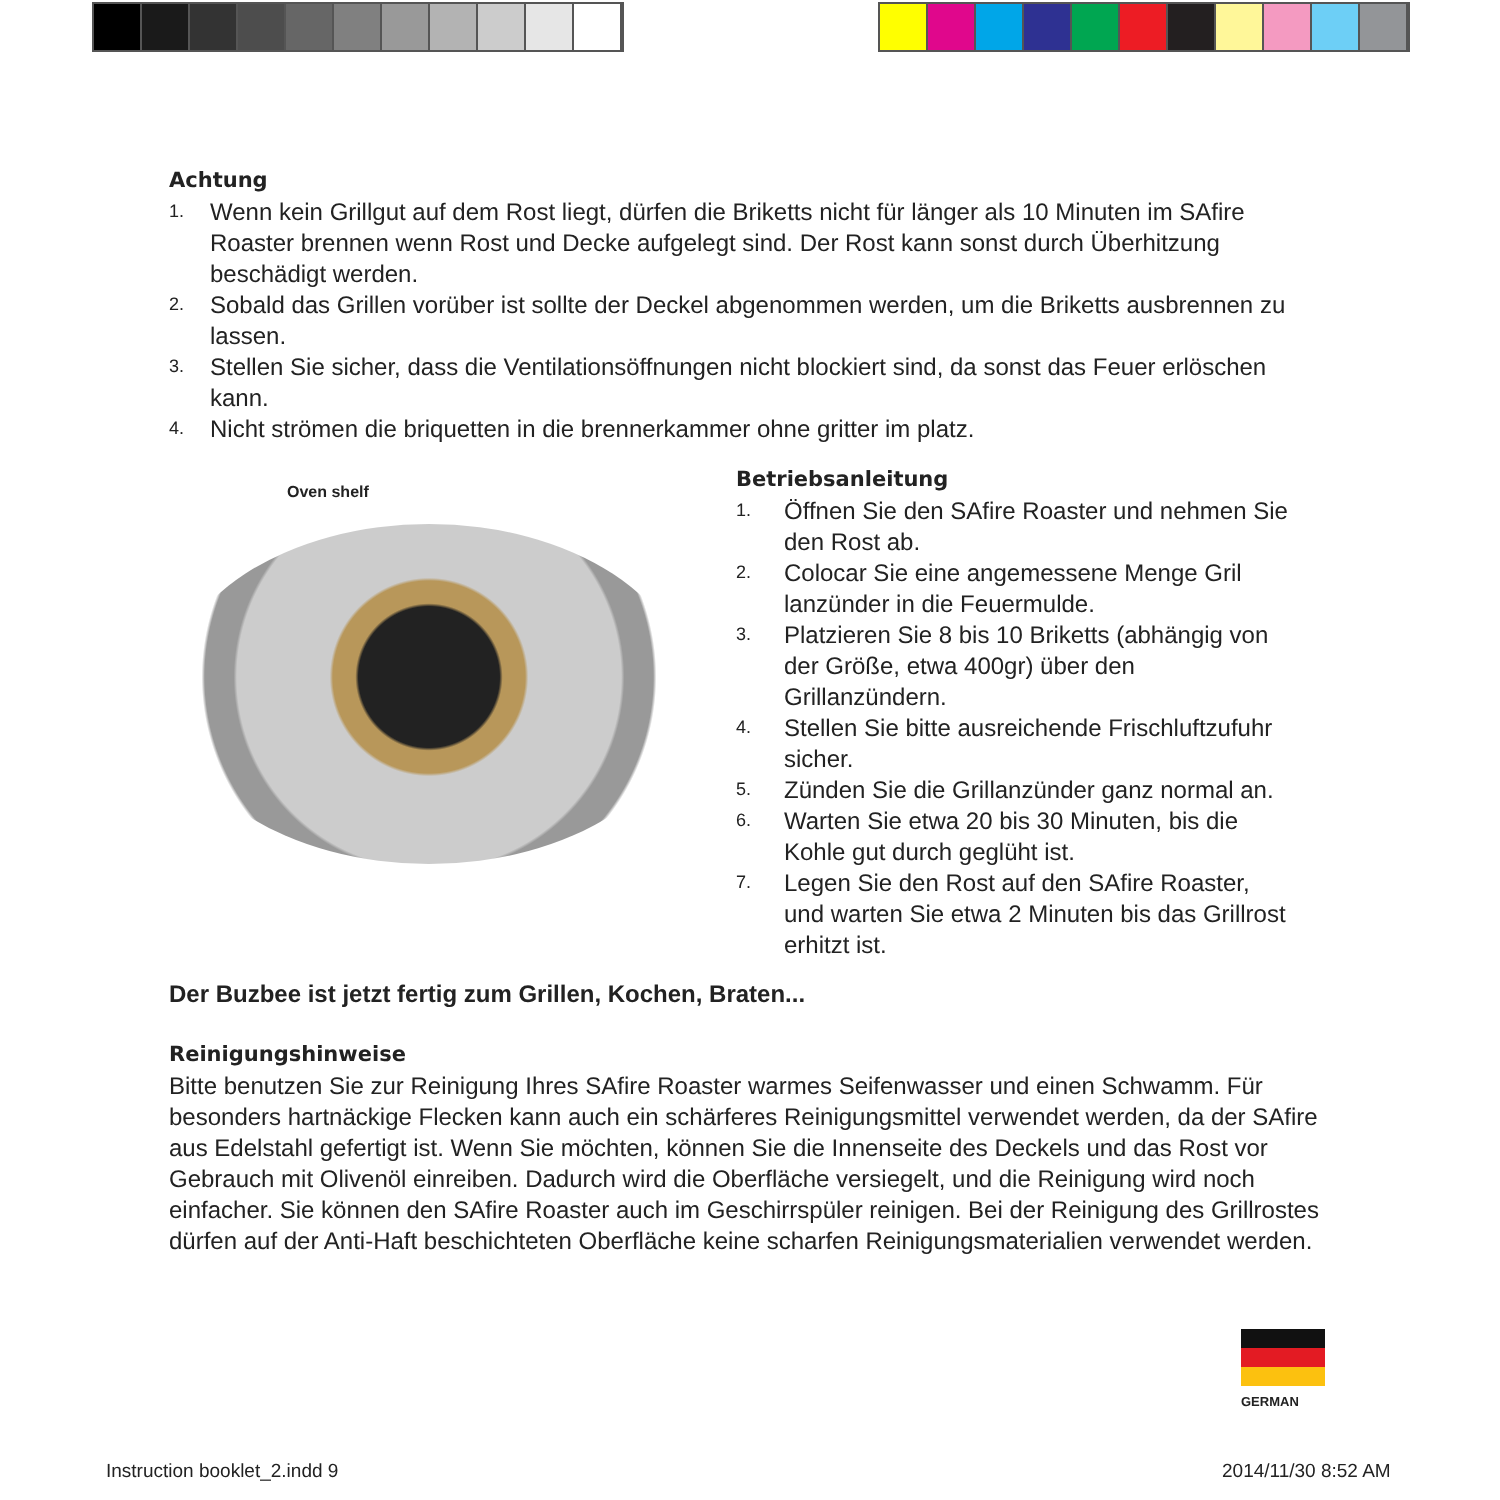Achtung
1. Wenn kein Grillgut auf dem Rost liegt, dürfen die Briketts nicht für länger als 10 Minuten im SAfire Roaster brennen wenn Rost und Decke aufgelegt sind. Der Rost kann sonst durch Überhitzung beschädigt werden.
2. Sobald das Grillen vorüber ist sollte der Deckel abgenommen werden, um die Briketts ausbrennen zu lassen.
3. Stellen Sie sicher, dass die Ventilationsöffnungen nicht blockiert sind, da sonst das Feuer erlöschen kann.
4. Nicht strömen die briquetten in die brennerkammer ohne gritter im platz.
Oven shelf
Betriebsanleitung
1. Öffnen Sie den SAfire Roaster und nehmen Sie den Rost ab.
2. Colocar Sie eine angemessene Menge Gril lanzünder in die Feuermulde.
3. Platzieren Sie 8 bis 10 Briketts (abhängig von der Größe, etwa 400gr) über den Grillanzündern.
4. Stellen Sie bitte ausreichende Frischluftzufuhr sicher.
5. Zünden Sie die Grillanzünder ganz normal an.
6. Warten Sie etwa 20 bis 30 Minuten, bis die Kohle gut durch geglüht ist.
7. Legen Sie den Rost auf den SAfire Roaster, und warten Sie etwa 2 Minuten bis das Grillrost erhitzt ist.
Der Buzbee ist jetzt fertig zum Grillen, Kochen, Braten...
Reinigungshinweise
Bitte benutzen Sie zur Reinigung Ihres SAfire Roaster warmes Seifenwasser und einen Schwamm. Für besonders hartnäckige Flecken kann auch ein schärferes Reinigungsmittel verwendet werden, da der SAfire aus Edelstahl gefertigt ist. Wenn Sie möchten, können Sie die Innenseite des Deckels und das Rost vor Gebrauch mit Olivenöl einreiben. Dadurch wird die Oberfläche versiegelt, und die Reinigung wird noch einfacher. Sie können den SAfire Roaster auch im Geschirrspüler reinigen. Bei der Reinigung des Grillrostes dürfen auf der Anti-Haft beschichteten Oberfläche keine scharfen Reinigungsmaterialien verwendet werden.
GERMAN
Instruction booklet_2.indd 9 2014/11/30 8:52 AM